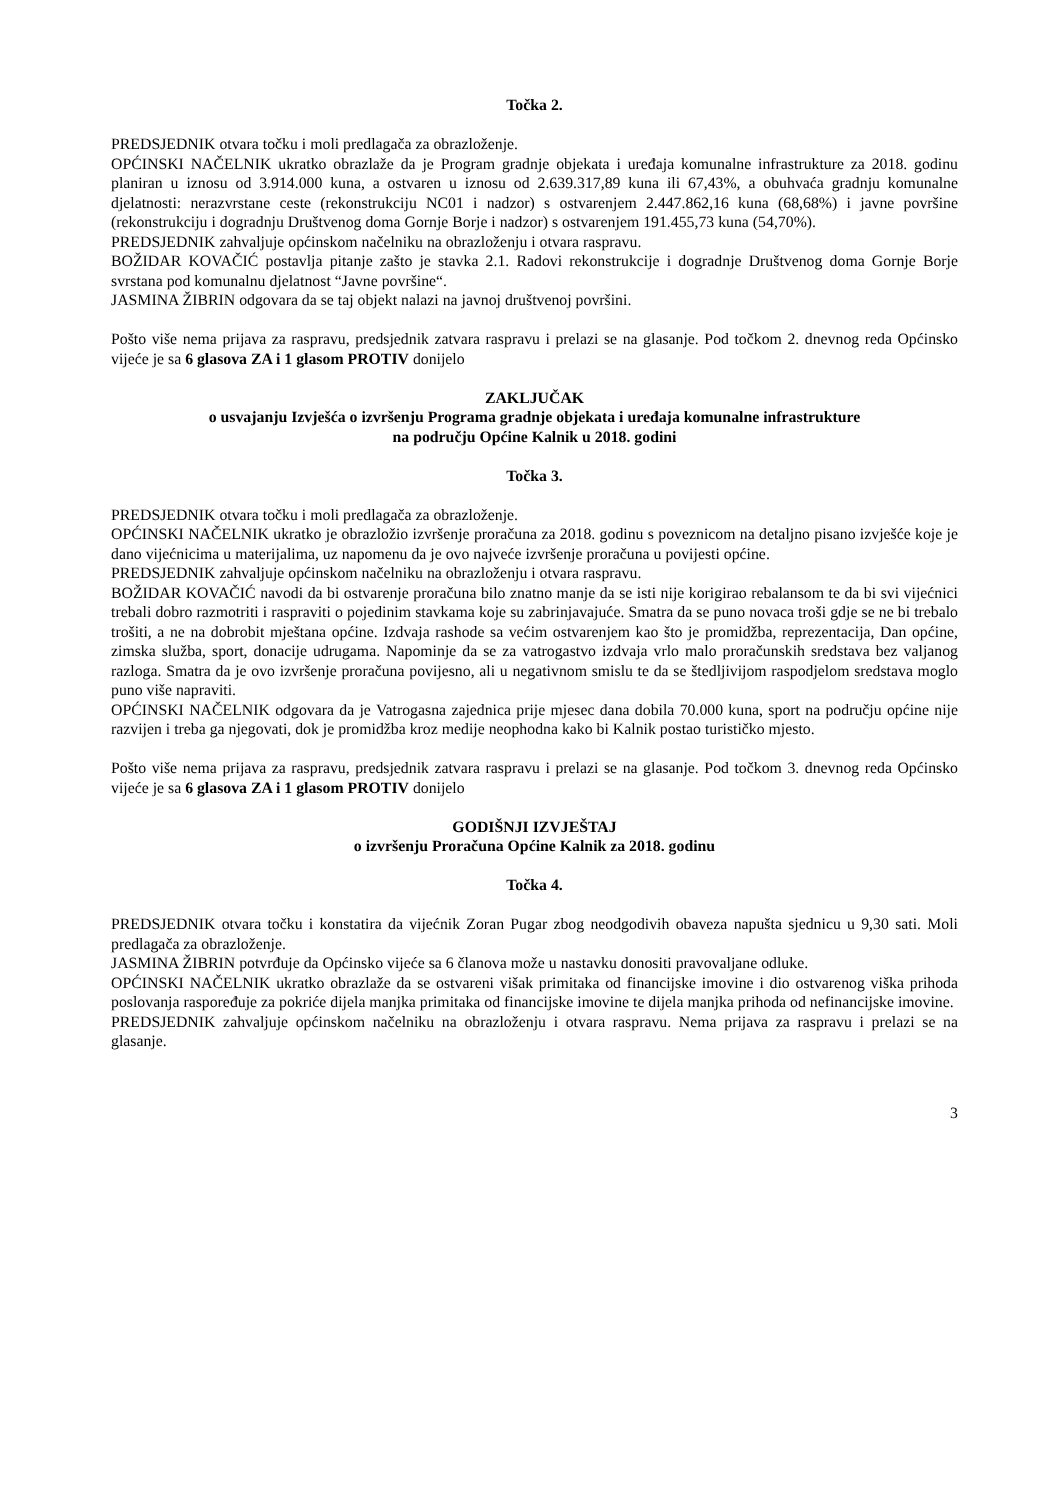Točka 2.
PREDSJEDNIK otvara točku i moli predlagača za obrazloženje.
OPĆINSKI NAČELNIK ukratko obrazlaže da je Program gradnje objekata i uređaja komunalne infrastrukture za 2018. godinu planiran u iznosu od 3.914.000 kuna, a ostvaren u iznosu od 2.639.317,89 kuna ili 67,43%, a obuhvaća gradnju komunalne djelatnosti: nerazvrstane ceste (rekonstrukciju NC01 i nadzor) s ostvarenjem 2.447.862,16 kuna (68,68%) i javne površine (rekonstrukciju i dogradnju Društvenog doma Gornje Borje i nadzor) s ostvarenjem 191.455,73 kuna (54,70%).
PREDSJEDNIK zahvaljuje općinskom načelniku na obrazloženju i otvara raspravu.
BOŽIDAR KOVAČIĆ postavlja pitanje zašto je stavka 2.1. Radovi rekonstrukcije i dogradnje Društvenog doma Gornje Borje svrstana pod komunalnu djelatnost “Javne površine“.
JASMINA ŽIBRIN odgovara da se taj objekt nalazi na javnoj društvenoj površini.
Pošto više nema prijava za raspravu, predsjednik zatvara raspravu i prelazi se na glasanje. Pod točkom 2. dnevnog reda Općinsko vijeće je sa 6 glasova ZA i 1 glasom PROTIV donijelo
ZAKLJUČAK
o usvajanju Izvješća o izvršenju Programa gradnje objekata i uređaja komunalne infrastrukture
na području Općine Kalnik u 2018. godini
Točka 3.
PREDSJEDNIK otvara točku i moli predlagača za obrazloženje.
OPĆINSKI NAČELNIK ukratko je obrazložio izvršenje proračuna za 2018. godinu s poveznicom na detaljno pisano izvješće koje je dano vijećnicima u materijalima, uz napomenu da je ovo najveće izvršenje proračuna u povijesti općine.
PREDSJEDNIK zahvaljuje općinskom načelniku na obrazloženju i otvara raspravu.
BOŽIDAR KOVAČIĆ navodi da bi ostvarenje proračuna bilo znatno manje da se isti nije korigirao rebalansom te da bi svi vijećnici trebali dobro razmotriti i raspraviti o pojedinim stavkama koje su zabrinjavajuće. Smatra da se puno novaca troši gdje se ne bi trebalo trošiti, a ne na dobrobit mještana općine. Izdvaja rashode sa većim ostvarenjem kao što je promidžba, reprezentacija, Dan općine, zimska služba, sport, donacije udrugama. Napominje da se za vatrogastvo izdvaja vrlo malo proračunskih sredstava bez valjanog razloga. Smatra da je ovo izvršenje proračuna povijesno, ali u negativnom smislu te da se štedljivijom raspodjelom sredstava moglo puno više napraviti.
OPĆINSKI NAČELNIK odgovara da je Vatrogasna zajednica prije mjesec dana dobila 70.000 kuna, sport na području općine nije razvijen i treba ga njegovati, dok je promidžba kroz medije neophodna kako bi Kalnik postao turističko mjesto.
Pošto više nema prijava za raspravu, predsjednik zatvara raspravu i prelazi se na glasanje. Pod točkom 3. dnevnog reda Općinsko vijeće je sa 6 glasova ZA i 1 glasom PROTIV donijelo
GODIŠNJI IZVJEŠTAJ
o izvršenju Proračuna Općine Kalnik za 2018. godinu
Točka 4.
PREDSJEDNIK otvara točku i konstatira da vijećnik Zoran Pugar zbog neodgodivih obaveza napušta sjednicu u 9,30 sati. Moli predlagača za obrazloženje.
JASMINA ŽIBRIN potvrđuje da Općinsko vijeće sa 6 članova može u nastavku donositi pravovaljane odluke.
OPĆINSKI NAČELNIK ukratko obrazlaže da se ostvareni višak primitaka od financijske imovine i dio ostvarenog viška prihoda poslovanja raspoređuje za pokriće dijela manjka primitaka od financijske imovine te dijela manjka prihoda od nefinancijske imovine.
PREDSJEDNIK zahvaljuje općinskom načelniku na obrazloženju i otvara raspravu. Nema prijava za raspravu i prelazi se na glasanje.
3